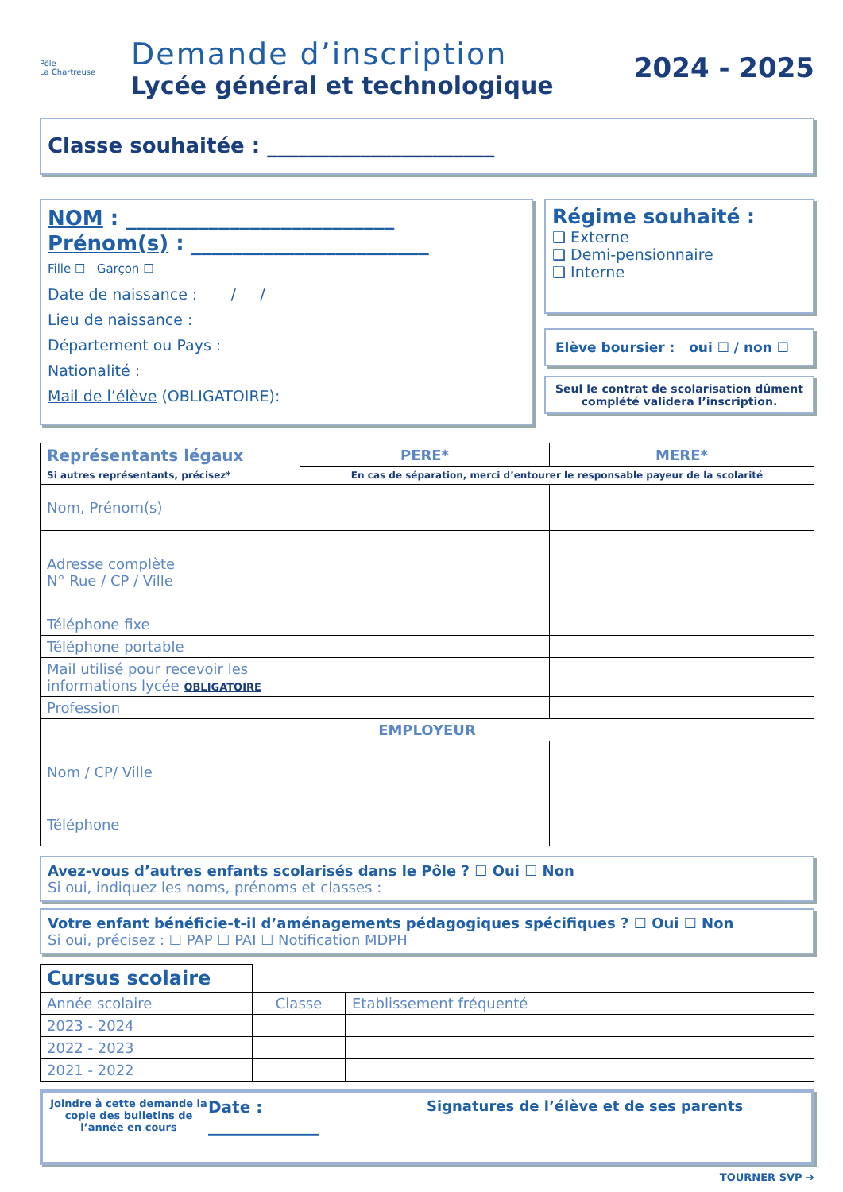Pôle
La Chartreuse
Demande d’inscription
Lycée général et technologique
2024 - 2025
Classe souhaitée : ______________________
NOM : __________________________
Prénom(s) : _______________________
Fille ☐ Garçon ☐
Date de naissance : / /
Lieu de naissance :
Département ou Pays :
Nationalité :
Mail de l’élève (OBLIGATOIRE):
Régime souhaité :
❑ Externe
❑ Demi-pensionnaire
❑ Interne
Elève boursier : oui ☐ / non ☐
Seul le contrat de scolarisation dûment complété validera l’inscription.
| Représentants légaux Si autres représentants, précisez* | PERE* | MERE* |
| | En cas de séparation, merci d’entourer le responsable payeur de la scolarité | |
| Nom, Prénom(s) | | |
| Adresse complète N° Rue / CP / Ville | | |
| Téléphone fixe | | |
| Téléphone portable | | |
| Mail utilisé pour recevoir les informations lycée OBLIGATOIRE | | |
| Profession | | |
| EMPLOYEUR | | |
| Nom / CP/ Ville | | |
| Téléphone | | |
Avez-vous d’autres enfants scolarisés dans le Pôle ? ☐ Oui ☐ Non
Si oui, indiquez les noms, prénoms et classes :
Votre enfant bénéficie-t-il d’aménagements pédagogiques spécifiques ? ☐ Oui ☐ Non
Si oui, précisez : ☐ PAP ☐ PAI ☐ Notification MDPH
| Cursus scolaire | | |
| Année scolaire | Classe | Etablissement fréquenté |
| 2023 - 2024 | | |
| 2022 - 2023 | | |
| 2021 - 2022 | | |
Joindre à cette demande la copie des bulletins de l’année en cours
Date :
______________
Signatures de l’élève et de ses parents
TOURNER SVP ➔